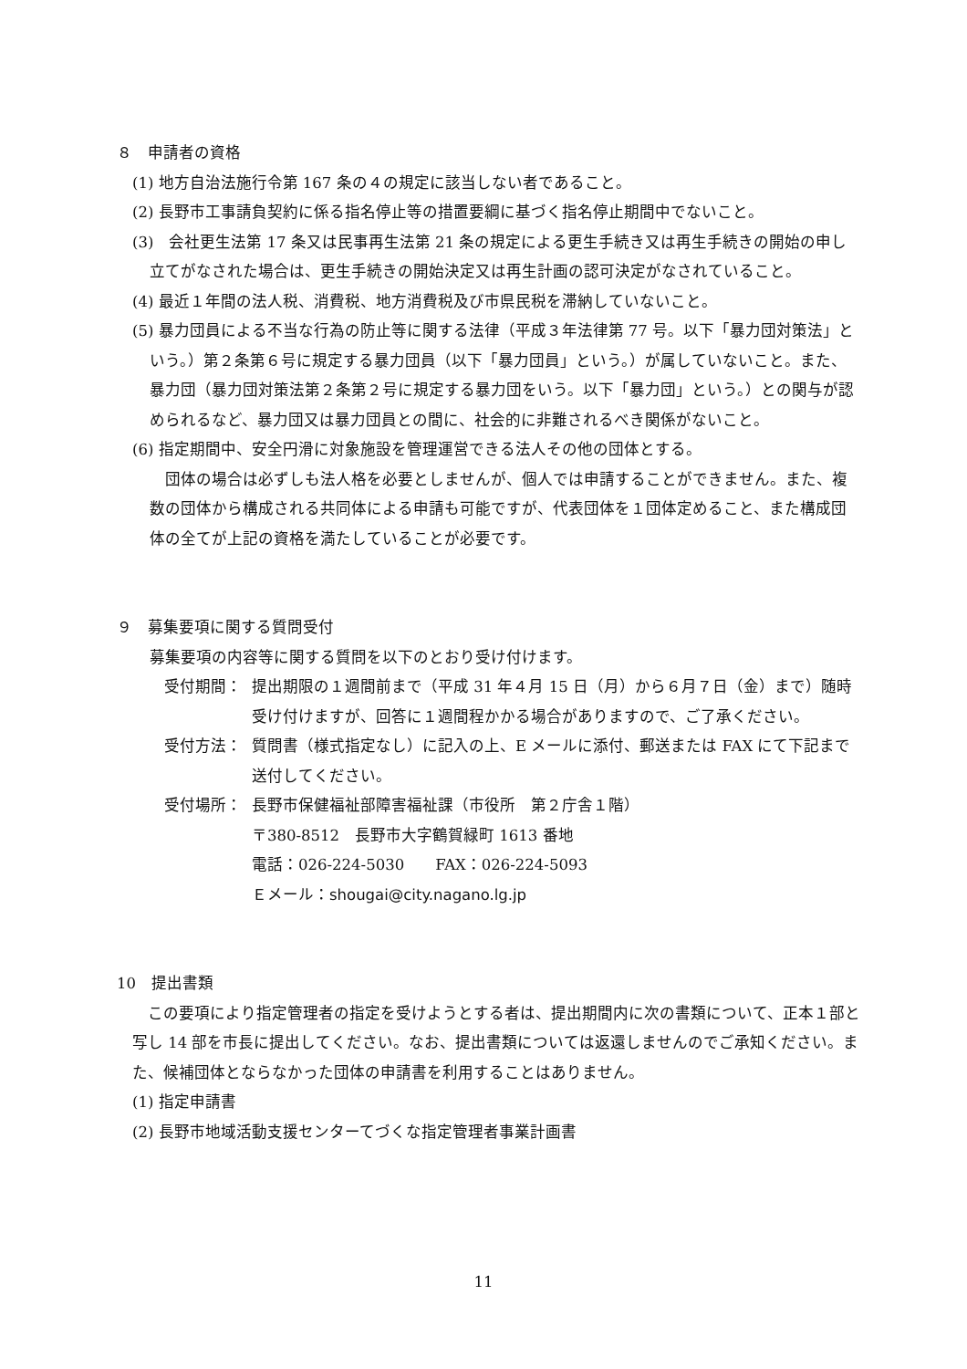８　申請者の資格
(1) 地方自治法施行令第 167 条の４の規定に該当しない者であること。
(2) 長野市工事請負契約に係る指名停止等の措置要綱に基づく指名停止期間中でないこと。
(3)　会社更生法第 17 条又は民事再生法第 21 条の規定による更生手続き又は再生手続きの開始の申し立てがなされた場合は、更生手続きの開始決定又は再生計画の認可決定がなされていること。
(4) 最近１年間の法人税、消費税、地方消費税及び市県民税を滞納していないこと。
(5) 暴力団員による不当な行為の防止等に関する法律（平成３年法律第 77 号。以下「暴力団対策法」という。）第２条第６号に規定する暴力団員（以下「暴力団員」という。）が属していないこと。また、暴力団（暴力団対策法第２条第２号に規定する暴力団をいう。以下「暴力団」という。）との関与が認められるなど、暴力団又は暴力団員との間に、社会的に非難されるべき関係がないこと。
(6) 指定期間中、安全円滑に対象施設を管理運営できる法人その他の団体とする。
　団体の場合は必ずしも法人格を必要としませんが、個人では申請することができません。また、複数の団体から構成される共同体による申請も可能ですが、代表団体を１団体定めること、また構成団体の全てが上記の資格を満たしていることが必要です。
９　募集要項に関する質問受付
募集要項の内容等に関する質問を以下のとおり受け付けます。
受付期間： 提出期限の１週間前まで（平成 31 年４月 15 日（月）から６月７日（金）まで）随時受け付けますが、回答に１週間程かかる場合がありますので、ご了承ください。
受付方法： 質問書（様式指定なし）に記入の上、E メールに添付、郵送または FAX にて下記まで送付してください。
受付場所： 長野市保健福祉部障害福祉課（市役所　第２庁舎１階）
〒380-8512　長野市大字鶴賀緑町 1613 番地
電話：026-224-5030　　FAX：026-224-5093
Ｅメール：shougai@city.nagano.lg.jp
10　提出書類
　この要項により指定管理者の指定を受けようとする者は、提出期間内に次の書類について、正本１部と写し 14 部を市長に提出してください。なお、提出書類については返還しませんのでご承知ください。また、候補団体とならなかった団体の申請書を利用することはありません。
(1) 指定申請書
(2) 長野市地域活動支援センターてづくな指定管理者事業計画書
11